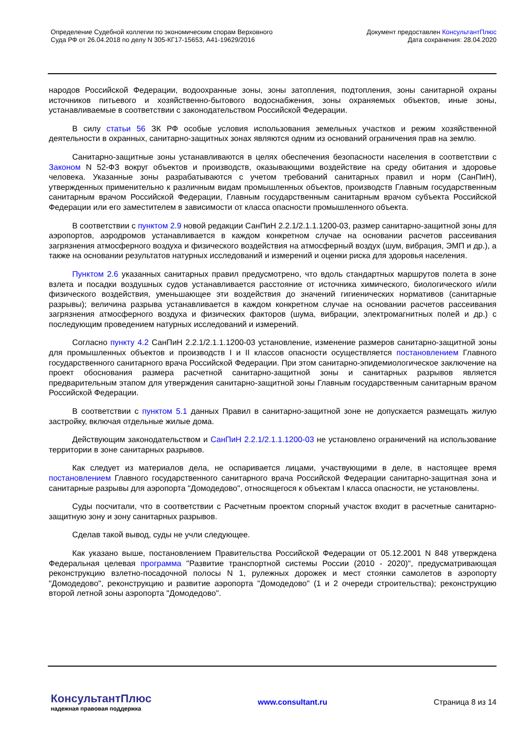Определение Судебной коллегии по экономическим спорам Верховного
Суда РФ от 26.04.2018 по делу N 305-КГ17-15653, А41-19629/2016
Документ предоставлен КонсультантПлюс
Дата сохранения: 28.04.2020
народов Российской Федерации, водоохранные зоны, зоны затопления, подтопления, зоны санитарной охраны источников питьевого и хозяйственно-бытового водоснабжения, зоны охраняемых объектов, иные зоны, устанавливаемые в соответствии с законодательством Российской Федерации.
В силу статьи 56 ЗК РФ особые условия использования земельных участков и режим хозяйственной деятельности в охранных, санитарно-защитных зонах являются одним из оснований ограничения прав на землю.
Санитарно-защитные зоны устанавливаются в целях обеспечения безопасности населения в соответствии с Законом N 52-ФЗ вокруг объектов и производств, оказывающими воздействие на среду обитания и здоровье человека. Указанные зоны разрабатываются с учетом требований санитарных правил и норм (СанПиН), утвержденных применительно к различным видам промышленных объектов, производств Главным государственным санитарным врачом Российской Федерации, Главным государственным санитарным врачом субъекта Российской Федерации или его заместителем в зависимости от класса опасности промышленного объекта.
В соответствии с пунктом 2.9 новой редакции СанПиН 2.2.1/2.1.1.1200-03, размер санитарно-защитной зоны для аэропортов, аэродромов устанавливается в каждом конкретном случае на основании расчетов рассеивания загрязнения атмосферного воздуха и физического воздействия на атмосферный воздух (шум, вибрация, ЭМП и др.), а также на основании результатов натурных исследований и измерений и оценки риска для здоровья населения.
Пунктом 2.6 указанных санитарных правил предусмотрено, что вдоль стандартных маршрутов полета в зоне взлета и посадки воздушных судов устанавливается расстояние от источника химического, биологического и/или физического воздействия, уменьшающее эти воздействия до значений гигиенических нормативов (санитарные разрывы); величина разрыва устанавливается в каждом конкретном случае на основании расчетов рассеивания загрязнения атмосферного воздуха и физических факторов (шума, вибрации, электромагнитных полей и др.) с последующим проведением натурных исследований и измерений.
Согласно пункту 4.2 СанПиН 2.2.1/2.1.1.1200-03 установление, изменение размеров санитарно-защитной зоны для промышленных объектов и производств I и II классов опасности осуществляется постановлением Главного государственного санитарного врача Российской Федерации. При этом санитарно-эпидемиологическое заключение на проект обоснования размера расчетной санитарно-защитной зоны и санитарных разрывов является предварительным этапом для утверждения санитарно-защитной зоны Главным государственным санитарным врачом Российской Федерации.
В соответствии с пунктом 5.1 данных Правил в санитарно-защитной зоне не допускается размещать жилую застройку, включая отдельные жилые дома.
Действующим законодательством и СанПиН 2.2.1/2.1.1.1200-03 не установлено ограничений на использование территории в зоне санитарных разрывов.
Как следует из материалов дела, не оспаривается лицами, участвующими в деле, в настоящее время постановлением Главного государственного санитарного врача Российской Федерации санитарно-защитная зона и санитарные разрывы для аэропорта "Домодедово", относящегося к объектам I класса опасности, не установлены.
Суды посчитали, что в соответствии с Расчетным проектом спорный участок входит в расчетные санитарно-защитную зону и зону санитарных разрывов.
Сделав такой вывод, суды не учли следующее.
Как указано выше, постановлением Правительства Российской Федерации от 05.12.2001 N 848 утверждена Федеральная целевая программа "Развитие транспортной системы России (2010 - 2020)", предусматривающая реконструкцию взлетно-посадочной полосы N 1, рулежных дорожек и мест стоянки самолетов в аэропорту "Домодедово", реконструкцию и развитие аэропорта "Домодедово" (1 и 2 очереди строительства); реконструкцию второй летной зоны аэропорта "Домодедово".
КонсультантПлюс
надежная правовая поддержка
www.consultant.ru Страница 8 из 14